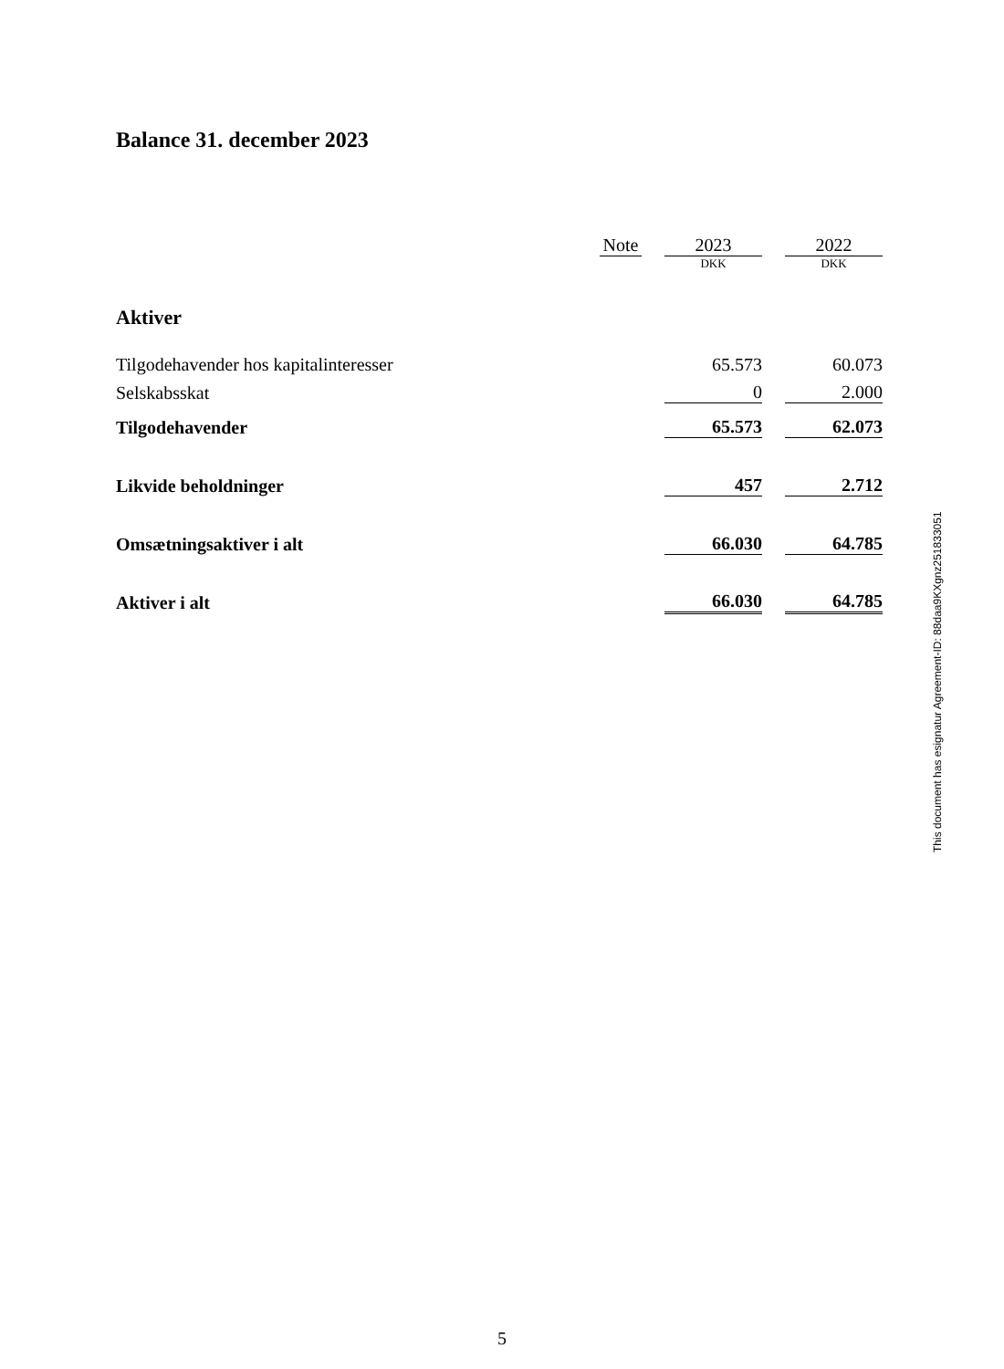Balance 31. december 2023
| | Note | | 2023 | | 2022 |
| | | | DKK | | DKK |
| Aktiver | | | | | |
| Tilgodehavender hos kapitalinteresser | | | 65.573 | | 60.073 |
| Selskabsskat | | | 0 | | 2.000 |
| Tilgodehavender | | | 65.573 | | 62.073 |
| Likvide beholdninger | | | 457 | | 2.712 |
| Omsætningsaktiver i alt | | | 66.030 | | 64.785 |
| Aktiver i alt | | | 66.030 | | 64.785 |
This document has esignatur Agreement-ID: 88daa9KXgnz251833051
5